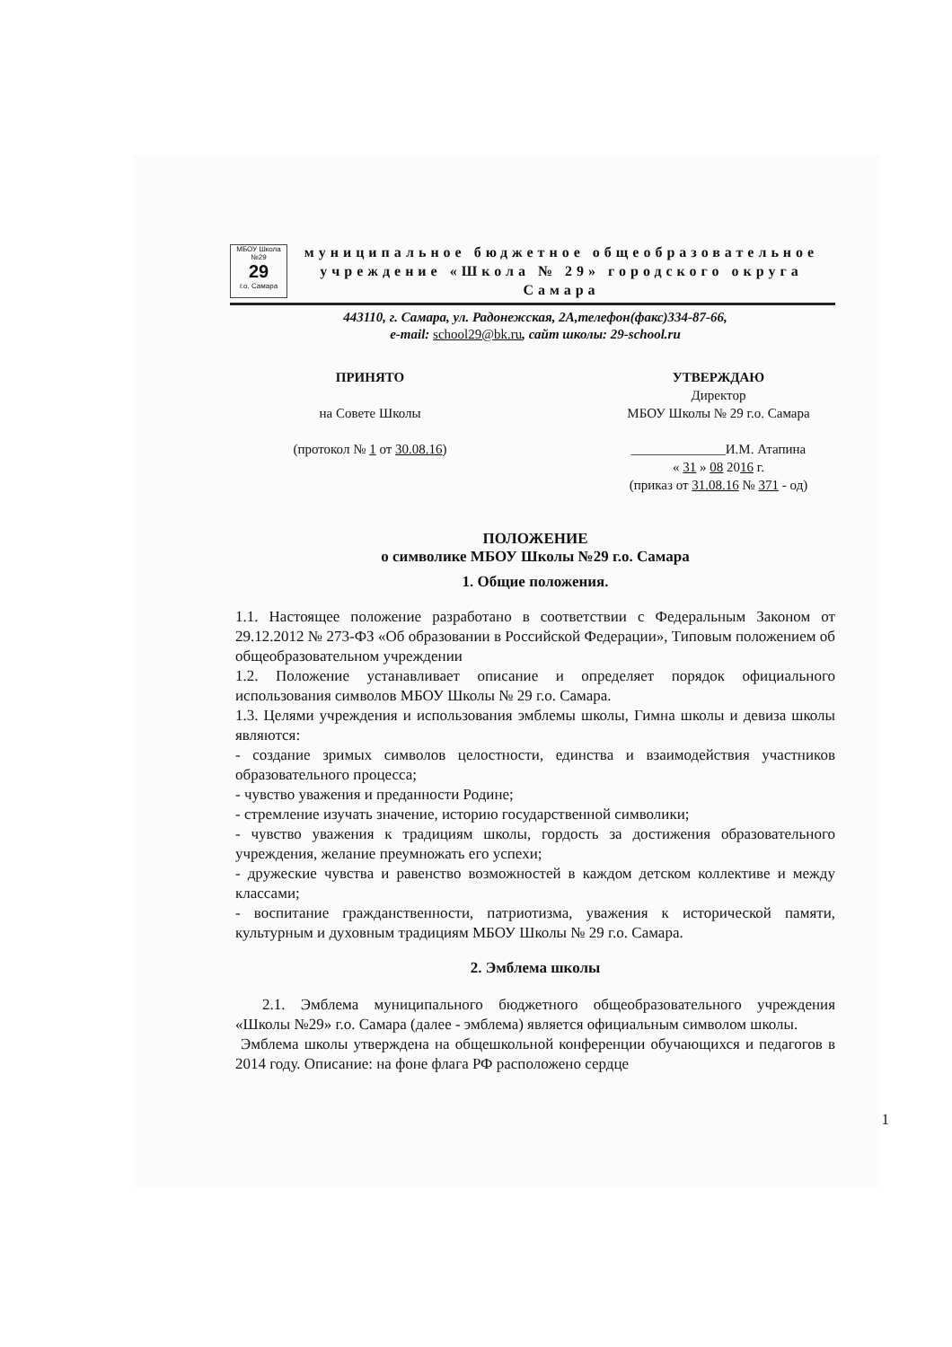МБОУ Школа №29
29
г.о. Самара
муниципальное бюджетное общеобразовательное
учреждение «Школа № 29» городского округа Самара
443110, г. Самара, ул. Радонежская, 2А,телефон(факс)334-87-66,
e-mail: school29@bk.ru, сайт школы: 29-school.ru
ПРИНЯТО
на Совете Школы
(протокол № 1 от 30.08.16)
УТВЕРЖДАЮ
Директор
МБОУ Школы № 29 г.о. Самара
______________И.М. Атапина
« 31 » 08 2016 г.
(приказ от 31.08.16 № 371 - од)
ПОЛОЖЕНИЕ
о символике МБОУ Школы №29 г.о. Самара
1. Общие положения.
1.1. Настоящее положение разработано в соответствии с Федеральным Законом от 29.12.2012 № 273-ФЗ «Об образовании в Российской Федерации», Типовым положением об общеобразовательном учреждении
1.2. Положение устанавливает описание и определяет порядок официального использования символов МБОУ Школы № 29 г.о. Самара.
1.3. Целями учреждения и использования эмблемы школы, Гимна школы и девиза школы являются:
- создание зримых символов целостности, единства и взаимодействия участников образовательного процесса;
- чувство уважения и преданности Родине;
- стремление изучать значение, историю государственной символики;
- чувство уважения к традициям школы, гордость за достижения образовательного учреждения, желание преумножать его успехи;
- дружеские чувства и равенство возможностей в каждом детском коллективе и между классами;
- воспитание гражданственности, патриотизма, уважения к исторической памяти, культурным и духовным традициям МБОУ Школы № 29 г.о. Самара.
2. Эмблема школы
2.1. Эмблема муниципального бюджетного общеобразовательного учреждения «Школы №29» г.о. Самара (далее - эмблема) является официальным символом школы.
Эмблема школы утверждена на общешкольной конференции обучающихся и педагогов в 2014 году. Описание: на фоне флага РФ расположено сердце
1